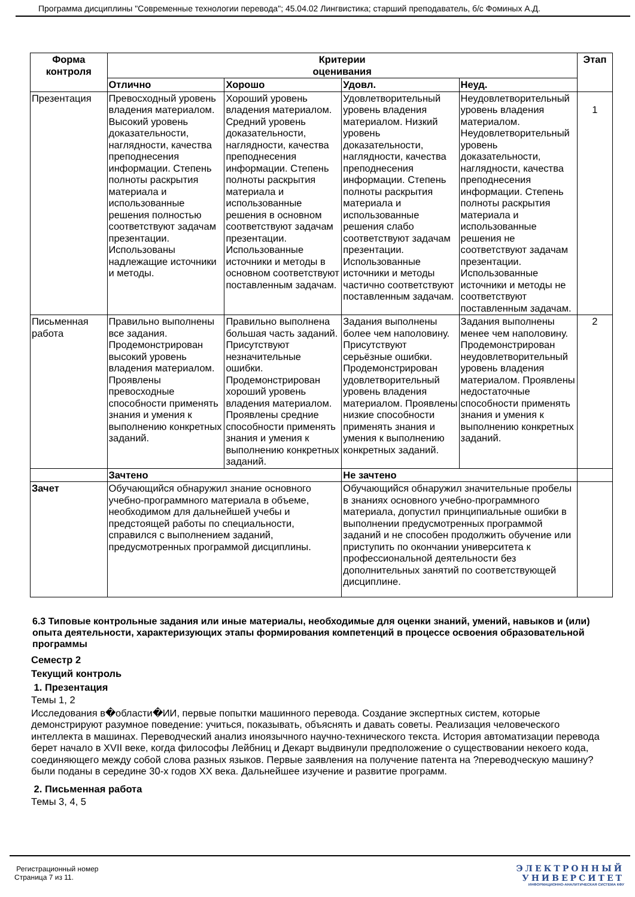Программа дисциплины "Современные технологии перевода"; 45.04.02 Лингвистика; старший преподаватель, б/с Фоминых А.Д.
| Форма контроля | Критерии оценивания | | | | Этап |
| --- | --- | --- | --- | --- | --- |
| | Отлично | Хорошо | Удовл. | Неуд. | |
| Презентация | Превосходный уровень владения материалом. Высокий уровень доказательности, наглядности, качества преподнесения информации. Степень полноты раскрытия материала и использованные решения полностью соответствуют задачам презентации. Использованы надлежащие источники и методы. | Хороший уровень владения материалом. Средний уровень доказательности, наглядности, качества преподнесения информации. Степень полноты раскрытия материала и использованные решения в основном соответствуют задачам презентации. Использованные источники и методы в основном соответствуют поставленным задачам. | Удовлетворительный уровень владения материалом. Низкий уровень доказательности, наглядности, качества преподнесения информации. Степень полноты раскрытия материала и использованные решения слабо соответствуют задачам презентации. Использованные источники и методы частично соответствуют поставленным задачам. | Неудовлетворительный уровень владения материалом. Неудовлетворительный уровень доказательности, наглядности, качества преподнесения информации. Степень полноты раскрытия материала и использованные решения не соответствуют задачам презентации. Использованные источники и методы не соответствуют поставленным задачам. | 1 |
| Письменная работа | Правильно выполнены все задания. Продемонстрирован высокий уровень владения материалом. Проявлены превосходные способности применять знания и умения к выполнению конкретных заданий. | Правильно выполнена большая часть заданий. Присутствуют незначительные ошибки. Продемонстрирован хороший уровень владения материалом. Проявлены средние способности применять знания и умения к выполнению конкретных заданий. | Задания выполнены более чем наполовину. Присутствуют серьёзные ошибки. Продемонстрирован удовлетворительный уровень владения материалом. Проявлены низкие способности применять знания и умения к выполнению конкретных заданий. | Задания выполнены менее чем наполовину. Продемонстрирован неудовлетворительный уровень владения материалом. Проявлены недостаточные способности применять знания и умения к выполнению конкретных заданий. | 2 |
| | Зачтено | | Не зачтено | | |
| Зачет | Обучающийся обнаружил знание основного учебно-программного материала в объеме, необходимом для дальнейшей учебы и предстоящей работы по специальности, справился с выполнением заданий, предусмотренных программой дисциплины. | | Обучающийся обнаружил значительные пробелы в знаниях основного учебно-программного материала, допустил принципиальные ошибки в выполнении предусмотренных программой заданий и не способен продолжить обучение или приступить по окончании университета к профессиональной деятельности без дополнительных занятий по соответствующей дисциплине. | | |
6.3 Типовые контрольные задания или иные материалы, необходимые для оценки знаний, умений, навыков и (или) опыта деятельности, характеризующих этапы формирования компетенций в процессе освоения образовательной программы
Семестр 2
Текущий контроль
1. Презентация
Темы 1, 2
Исследования в�области�ИИ, первые попытки машинного перевода. Создание экспертных систем, которые демонстрируют разумное поведение: учиться, показывать, объяснять и давать советы. Реализация человеческого интеллекта в машинах. Переводческий анализ иноязычного научно-технического текста. История автоматизации перевода берет начало в XVII веке, когда философы Лейбниц и Декарт выдвинули предположение о существовании некоего кода, соединяющего между собой слова разных языков. Первые заявления на получение патента на ?переводческую машину? были поданы в середине 30-х годов XX века. Дальнейшее изучение и развитие программ.
2. Письменная работа
Темы 3, 4, 5
Регистрационный номер
Страница 7 из 11.
ЭЛЕКТРОННЫЙ
УНИВЕРСИТЕТ
ИНФОРМАЦИОННО-АНАЛИТИЧЕСКАЯ СИСТЕМА КФУ